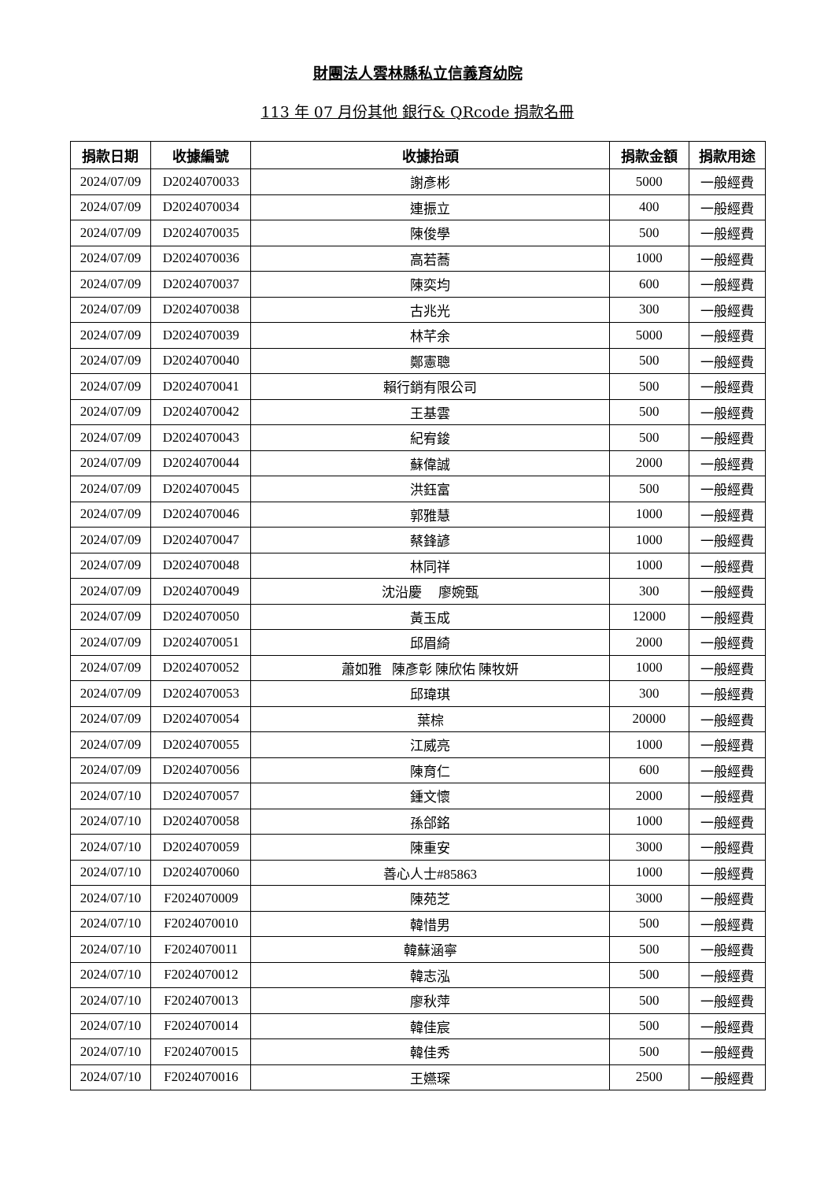財團法人雲林縣私立信義育幼院
113 年 07 月份其他 銀行& QRcode 捐款名冊
| 捐款日期 | 收據編號 | 收據抬頭 | 捐款金額 | 捐款用途 |
| --- | --- | --- | --- | --- |
| 2024/07/09 | D2024070033 | 謝彥彬 | 5000 | 一般經費 |
| 2024/07/09 | D2024070034 | 連振立 | 400 | 一般經費 |
| 2024/07/09 | D2024070035 | 陳俊學 | 500 | 一般經費 |
| 2024/07/09 | D2024070036 | 高若蕎 | 1000 | 一般經費 |
| 2024/07/09 | D2024070037 | 陳奕均 | 600 | 一般經費 |
| 2024/07/09 | D2024070038 | 古兆光 | 300 | 一般經費 |
| 2024/07/09 | D2024070039 | 林芊余 | 5000 | 一般經費 |
| 2024/07/09 | D2024070040 | 鄭憲聰 | 500 | 一般經費 |
| 2024/07/09 | D2024070041 | 賴行銷有限公司 | 500 | 一般經費 |
| 2024/07/09 | D2024070042 | 王基雲 | 500 | 一般經費 |
| 2024/07/09 | D2024070043 | 紀宥鋑 | 500 | 一般經費 |
| 2024/07/09 | D2024070044 | 蘇偉誠 | 2000 | 一般經費 |
| 2024/07/09 | D2024070045 | 洪鈺富 | 500 | 一般經費 |
| 2024/07/09 | D2024070046 | 郭雅慧 | 1000 | 一般經費 |
| 2024/07/09 | D2024070047 | 蔡鋒諺 | 1000 | 一般經費 |
| 2024/07/09 | D2024070048 | 林同祥 | 1000 | 一般經費 |
| 2024/07/09 | D2024070049 | 沈沿慶 廖婉甄 | 300 | 一般經費 |
| 2024/07/09 | D2024070050 | 黃玉成 | 12000 | 一般經費 |
| 2024/07/09 | D2024070051 | 邱眉綺 | 2000 | 一般經費 |
| 2024/07/09 | D2024070052 | 蕭如雅 陳彥彰 陳欣佑 陳牧妍 | 1000 | 一般經費 |
| 2024/07/09 | D2024070053 | 邱瑋琪 | 300 | 一般經費 |
| 2024/07/09 | D2024070054 | 葉棕 | 20000 | 一般經費 |
| 2024/07/09 | D2024070055 | 江威亮 | 1000 | 一般經費 |
| 2024/07/09 | D2024070056 | 陳育仁 | 600 | 一般經費 |
| 2024/07/10 | D2024070057 | 鍾文懷 | 2000 | 一般經費 |
| 2024/07/10 | D2024070058 | 孫郃銘 | 1000 | 一般經費 |
| 2024/07/10 | D2024070059 | 陳重安 | 3000 | 一般經費 |
| 2024/07/10 | D2024070060 | 善心人士#85863 | 1000 | 一般經費 |
| 2024/07/10 | F2024070009 | 陳苑芝 | 3000 | 一般經費 |
| 2024/07/10 | F2024070010 | 韓惜男 | 500 | 一般經費 |
| 2024/07/10 | F2024070011 | 韓蘇涵寧 | 500 | 一般經費 |
| 2024/07/10 | F2024070012 | 韓志泓 | 500 | 一般經費 |
| 2024/07/10 | F2024070013 | 廖秋萍 | 500 | 一般經費 |
| 2024/07/10 | F2024070014 | 韓佳宸 | 500 | 一般經費 |
| 2024/07/10 | F2024070015 | 韓佳秀 | 500 | 一般經費 |
| 2024/07/10 | F2024070016 | 王嬿琛 | 2500 | 一般經費 |